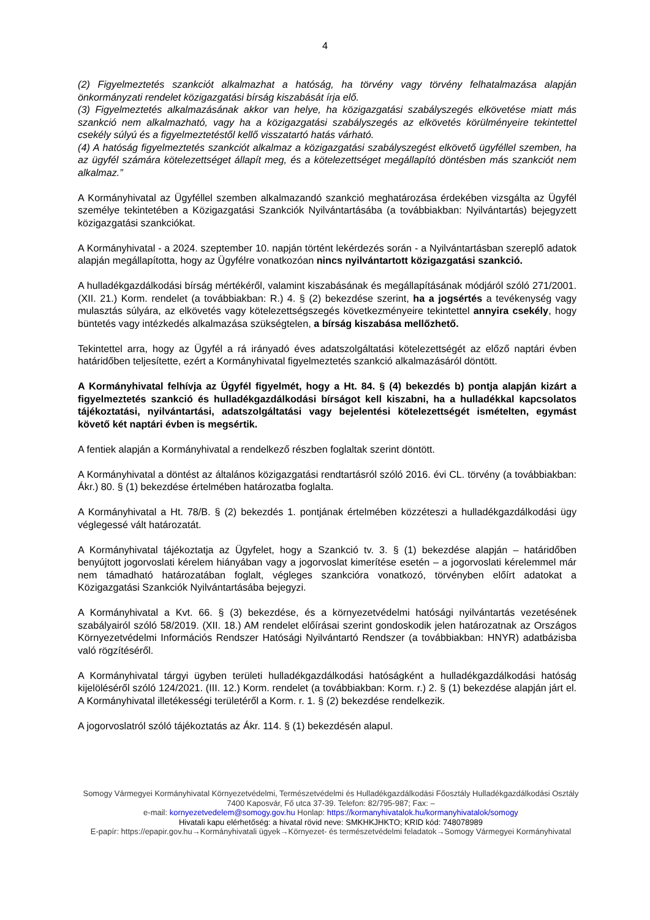4
(2) Figyelmeztetés szankciót alkalmazhat a hatóság, ha törvény vagy törvény felhatalmazása alapján önkormányzati rendelet közigazgatási bírság kiszabását írja elő.
(3) Figyelmeztetés alkalmazásának akkor van helye, ha közigazgatási szabályszegés elkövetése miatt más szankció nem alkalmazható, vagy ha a közigazgatási szabályszegés az elkövetés körülményeire tekintettel csekély súlyú és a figyelmeztetéstől kellő visszatartó hatás várható.
(4) A hatóság figyelmeztetés szankciót alkalmaz a közigazgatási szabályszegést elkövető ügyféllel szemben, ha az ügyfél számára kötelezettséget állapít meg, és a kötelezettséget megállapító döntésben más szankciót nem alkalmaz.”
A Kormányhivatal az Ügyféllel szemben alkalmazandó szankció meghatározása érdekében vizsgálta az Ügyfél személye tekintetében a Közigazgatási Szankciók Nyilvántartásába (a továbbiakban: Nyilvántartás) bejegyzett közigazgatási szankciókat.
A Kormányhivatal - a 2024. szeptember 10. napján történt lekérdezés során - a Nyilvántartásban szereplő adatok alapján megállapította, hogy az Ügyfélre vonatkozóan nincs nyilvántartott közigazgatási szankció.
A hulladékgazdálkodási bírság mértékéről, valamint kiszabásának és megállapításának módjáról szóló 271/2001. (XII. 21.) Korm. rendelet (a továbbiakban: R.) 4. § (2) bekezdése szerint, ha a jogsértés a tevékenység vagy mulasztás súlyára, az elkövetés vagy kötelezettségszegés következményeire tekintettel annyira csekély, hogy büntetés vagy intézkedés alkalmazása szükségtelen, a bírság kiszabása mellőzhető.
Tekintettel arra, hogy az Ügyfél a rá irányadó éves adatszolgáltatási kötelezettségét az előző naptári évben határidőben teljesítette, ezért a Kormányhivatal figyelmeztetés szankció alkalmazásáról döntött.
A Kormányhivatal felhívja az Ügyfél figyelmét, hogy a Ht. 84. § (4) bekezdés b) pontja alapján kizárt a figyelmeztetés szankció és hulladékgazdálkodási bírságot kell kiszabni, ha a hulladékkal kapcsolatos tájékoztatási, nyilvántartási, adatszolgáltatási vagy bejelentési kötelezettségét ismételten, egymást követő két naptári évben is megsértik.
A fentiek alapján a Kormányhivatal a rendelkező részben foglaltak szerint döntött.
A Kormányhivatal a döntést az általános közigazgatási rendtartásról szóló 2016. évi CL. törvény (a továbbiakban: Ákr.) 80. § (1) bekezdése értelmében határozatba foglalta.
A Kormányhivatal a Ht. 78/B. § (2) bekezdés 1. pontjának értelmében közzéteszi a hulladékgazdálkodási ügy véglegessé vált határozatát.
A Kormányhivatal tájékoztatja az Ügyfelet, hogy a Szankció tv. 3. § (1) bekezdése alapján – határidőben benyújtott jogorvoslati kérelem hiányában vagy a jogorvoslat kimerítése esetén – a jogorvoslati kérelemmel már nem támadható határozatában foglalt, végleges szankcióra vonatkozó, törvényben előírt adatokat a Közigazgatási Szankciók Nyilvántartásába bejegyzi.
A Kormányhivatal a Kvt. 66. § (3) bekezdése, és a környezetvédelmi hatósági nyilvántartás vezetésének szabályairól szóló 58/2019. (XII. 18.) AM rendelet előírásai szerint gondoskodik jelen határozatnak az Országos Környezetvédelmi Információs Rendszer Hatósági Nyilvántartó Rendszer (a továbbiakban: HNYR) adatbázisba való rögzítéséről.
A Kormányhivatal tárgyi ügyben területi hulladékgazdálkodási hatóságként a hulladékgazdálkodási hatóság kijelöléséről szóló 124/2021. (III. 12.) Korm. rendelet (a továbbiakban: Korm. r.) 2. § (1) bekezdése alapján járt el. A Kormányhivatal illetékességi területéről a Korm. r. 1. § (2) bekezdése rendelkezik.
A jogorvoslatról szóló tájékoztatás az Ákr. 114. § (1) bekezdésén alapul.
Somogy Vármegyei Kormányhivatal Környezetvédelmi, Természetvédelmi és Hulladékgazdálkodási Főosztály Hulladékgazdálkodási Osztály
7400 Kaposvár, Fő utca 37-39. Telefon: 82/795-987; Fax: –
e-mail: kornyezetvedelem@somogy.gov.hu Honlap: https://kormanyhivatalok.hu/kormanyhivatalok/somogy
Hivatali kapu elérhetőség: a hivatal rövid neve: SMKHKJHKTO; KRID kód: 748078989
E-papír: https://epapir.gov.hu→Kormányhivatali ügyek→Környezet- és természetvédelmi feladatok→Somogy Vármegyei Kormányhivatal